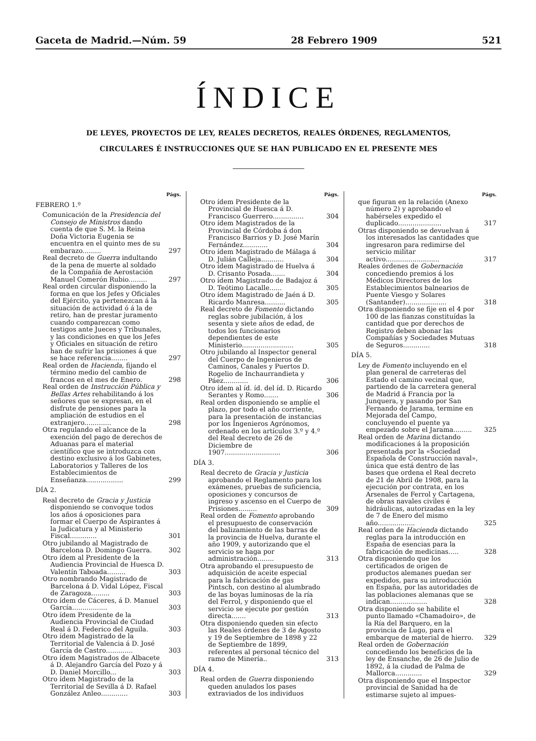Gaceta de Madrid.—Núm. 59 28 Febrero 1909 521
ÍNDICE
DE LEYES, PROYECTOS DE LEY, REALES DECRETOS, REALES ÓRDENES, REGLAMENTOS,
CIRCULARES É INSTRUCCIONES QUE SE HAN PUBLICADO EN EL PRESENTE MES
Págs.
FEBRERO 1.º
Comunicación de la Presidencia del Consejo de Ministros dando cuenta de que S. M. la Reina Doña Victoria Eugenia se encuentra en el quinto mes de su embarazo......... 297
Real decreto de Guerra indultando de la pena de muerte al soldado de la Compañía de Aerostación Manuel Comerón Rubio......... 297
Real orden circular disponiendo la forma en que los Jefes y Oficiales del Ejército, ya pertenezcan á la situación de actividad ó á la de retiro, han de prestar juramento cuando comparezcan como testigos ante Jueces y Tribunales, y las condiciones en que los Jefes y Oficiales en situación de retiro han de sufrir las prisiones á que se hace referencia........ 297
Real orden de Hacienda, fijando el término medio del cambio de francos en el mes de Enero. 298
Real orden de Instrucción Pública y Bellas Artes rehabilitando á los señores que se expresan, en el disfrute de pensiones para la ampliación de estudios en el extranjero............. 298
Otra regulando el alcance de la exención del pago de derechos de Aduanas para el material científico que se introduzca con destino exclusivo á los Gabinetes, Laboratorios y Talleres de los Establecimientos de Enseñanza.................. 299
DÍA 2.
Real decreto de Gracia y Justicia disponiendo se convoque todos los años á oposiciones para formar el Cuerpo de Aspirantes á la Judicatura y al Ministerio Fiscal............. 301
Otro jubilando al Magistrado de Barcelona D. Domingo Guerra. 302
Otro ídem al Presidente de la Audiencia Provincial de Huesca D. Valentín Taboada......... 303
Otro nombrando Magistrado de Barcelona á D. Vidal López, Fiscal de Zaragoza......... 303
Otro ídem de Cáceres, á D. Manuel García................. 303
Otro ídem Presidente de la Audiencia Provincial de Ciudad Real á D. Federico del Aguila. 303
Otro ídem Magistrado de la Territorial de Valencia á D. José García de Castro............. 303
Otro ídem Magistrados de Albacete á D. Alejandro García del Pozo y á D. Daniel Morcillo... 303
Otro ídem Magistrado de la Territorial de Sevilla á D. Rafael González Anleo............. 303
Págs.
Otro ídem Presidente de la Provincial de Huesca á D. Francisco Guerrero............... 304
Otro ídem Magistrados de la Provincial de Córdoba á don Francisco Barrios y D. José Marín Fernández............ 304
Otro ídem Magistrado de Málaga á D. Julián Calleja........... 304
Otro ídem Magistrado de Huelva á D. Crisanto Posada....... 304
Otro ídem Magistrado de Badajoz á D. Teótimo Lacalle...... 305
Otro ídem Magistrado de Jaén á D. Ricardo Manresa.......... 305
Real decreto de Fomento dictando reglas sobre jubilación, á los sesenta y siete años de edad, de todos los funcionarios dependientes de este Ministerio......................... 305
Otro jubilando al Inspector general del Cuerpo de Ingenieros de Caminos, Canales y Puertos D. Rogelio de Inchaurrandieta y Páez............ 306
Otro ídem al íd. íd. del íd. D. Ricardo Serantes y Romo....... 306
Real orden disponiendo se amplíe el plazo, por todo el año corriente, para la presentación de instancias por los Ingenieros Agrónomos, ordenado en los artículos 3.º y 4.º del Real decreto de 26 de Diciembre de 1907........................... 306
DÍA 3.
Real decreto de Gracia y Justicia aprobando el Reglamento para los exámenes, pruebas de suficiencia, oposiciones y concursos de ingreso y ascenso en el Cuerpo de Prisiones......... 309
Real orden de Fomento aprobando el presupuesto de conservación del balizamiento de las barras de la provincia de Huelva, durante el año 1909, y autorizando que el servicio se haga por administración........ 313
Otra aprobando el presupuesto de adquisición de aceite especial para la fabricación de gas Pintsch, con destino al alumbrado de las boyas luminosas de la ría del Ferrol, y disponiendo que el servicio se ejecute por gestión directa....... 313
Otra disponiendo queden sin efecto las Reales órdenes de 3 de Agosto y 19 de Septiembre de 1898 y 22 de Septiembre de 1899, referentes al personal técnico del ramo de Minería.. 313
DÍA 4.
Real orden de Guerra disponiendo queden anulados los pases extraviados de los individuos
Págs.
que figuran en la relación (Anexo número 2) y aprobando el habérseles expedido el duplicado..................... 317
Otras disponiendo se devuelvan á los interesados las cantidades que ingresaron para redimirse del servicio militar activo.......................... 317
Reales órdenes de Gobernación concediendo premios á los Médicos Directores de los Establecimientos balnearios de Puente Viesgo y Solares (Santander).................... 318
Otra disponiendo se fije en el 4 por 100 de las fianzas constituídas la cantidad que por derechos de Registro deben abonar las Compañías y Sociedades Mutuas de Seguros............. 318
DÍA 5.
Ley de Fomento incluyendo en el plan general de carreteras del Estado el camino vecinal que, partiendo de la carretera general de Madrid á Francia por la Junquera, y pasando por San Fernando de Jarama, termine en Mejorada del Campo, concluyendo el puente ya empezado sobre el Jarama......... 325
Real orden de Marina dictando modificaciones á la proposición presentada por la «Sociedad Española de Construcción naval», única que está dentro de las bases que ordena el Real decreto de 21 de Abril de 1908, para la ejecución por contrata, en los Arsenales de Ferrol y Cartagena, de obras navales civiles é hidráulicas, autorizadas en la ley de 7 de Enero del mismo año.................. 325
Real orden de Hacienda dictando reglas para la introducción en España de esencias para la fabricación de medicinas..... 328
Otra disponiendo que los certificados de origen de productos alemanes puedan ser expedidos, para su introducción en España, por las autoridades de las poblaciones alemanas que se indican.................. 328
Otra disponiendo se habilite el punto llamado «Chamadoiro», de la Ría del Barquero, en la provincia de Lugo, para el embarque de material de hierro. 329
Real orden de Gobernación concediendo los beneficios de la ley de Ensanche, de 26 de Julio de 1892, á la ciudad de Palma de Mallorca............. 329
Otra disponiendo que el Inspector provincial de Sanidad ha de estimarse sujeto al impues-